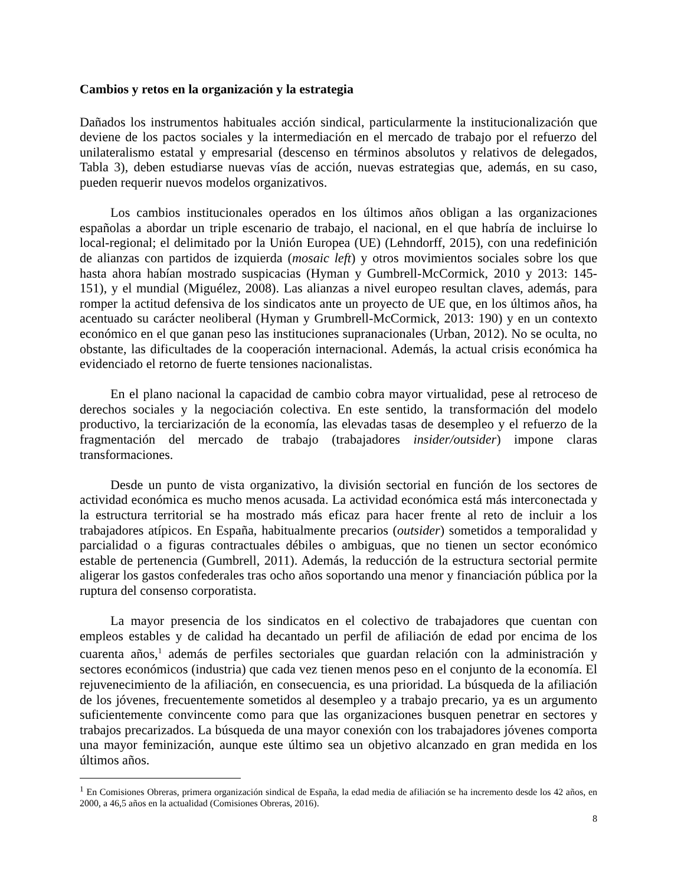Cambios y retos en la organización y la estrategia
Dañados los instrumentos habituales acción sindical, particularmente la institucionalización que deviene de los pactos sociales y la intermediación en el mercado de trabajo por el refuerzo del unilateralismo estatal y empresarial (descenso en términos absolutos y relativos de delegados, Tabla 3), deben estudiarse nuevas vías de acción, nuevas estrategias que, además, en su caso, pueden requerir nuevos modelos organizativos.
Los cambios institucionales operados en los últimos años obligan a las organizaciones españolas a abordar un triple escenario de trabajo, el nacional, en el que habría de incluirse lo local-regional; el delimitado por la Unión Europea (UE) (Lehndorff, 2015), con una redefinición de alianzas con partidos de izquierda (mosaic left) y otros movimientos sociales sobre los que hasta ahora habían mostrado suspicacias (Hyman y Gumbrell-McCormick, 2010 y 2013: 145-151), y el mundial (Miguélez, 2008). Las alianzas a nivel europeo resultan claves, además, para romper la actitud defensiva de los sindicatos ante un proyecto de UE que, en los últimos años, ha acentuado su carácter neoliberal (Hyman y Grumbrell-McCormick, 2013: 190) y en un contexto económico en el que ganan peso las instituciones supranacionales (Urban, 2012). No se oculta, no obstante, las dificultades de la cooperación internacional. Además, la actual crisis económica ha evidenciado el retorno de fuerte tensiones nacionalistas.
En el plano nacional la capacidad de cambio cobra mayor virtualidad, pese al retroceso de derechos sociales y la negociación colectiva. En este sentido, la transformación del modelo productivo, la terciarización de la economía, las elevadas tasas de desempleo y el refuerzo de la fragmentación del mercado de trabajo (trabajadores insider/outsider) impone claras transformaciones.
Desde un punto de vista organizativo, la división sectorial en función de los sectores de actividad económica es mucho menos acusada. La actividad económica está más interconectada y la estructura territorial se ha mostrado más eficaz para hacer frente al reto de incluir a los trabajadores atípicos. En España, habitualmente precarios (outsider) sometidos a temporalidad y parcialidad o a figuras contractuales débiles o ambiguas, que no tienen un sector económico estable de pertenencia (Gumbrell, 2011). Además, la reducción de la estructura sectorial permite aligerar los gastos confederales tras ocho años soportando una menor y financiación pública por la ruptura del consenso corporatista.
La mayor presencia de los sindicatos en el colectivo de trabajadores que cuentan con empleos estables y de calidad ha decantado un perfil de afiliación de edad por encima de los cuarenta años,<sup>1</sup> además de perfiles sectoriales que guardan relación con la administración y sectores económicos (industria) que cada vez tienen menos peso en el conjunto de la economía. El rejuvenecimiento de la afiliación, en consecuencia, es una prioridad. La búsqueda de la afiliación de los jóvenes, frecuentemente sometidos al desempleo y a trabajo precario, ya es un argumento suficientemente convincente como para que las organizaciones busquen penetrar en sectores y trabajos precarizados. La búsqueda de una mayor conexión con los trabajadores jóvenes comporta una mayor feminización, aunque este último sea un objetivo alcanzado en gran medida en los últimos años.
<sup>1</sup> En Comisiones Obreras, primera organización sindical de España, la edad media de afiliación se ha incremento desde los 42 años, en 2000, a 46,5 años en la actualidad (Comisiones Obreras, 2016).
8